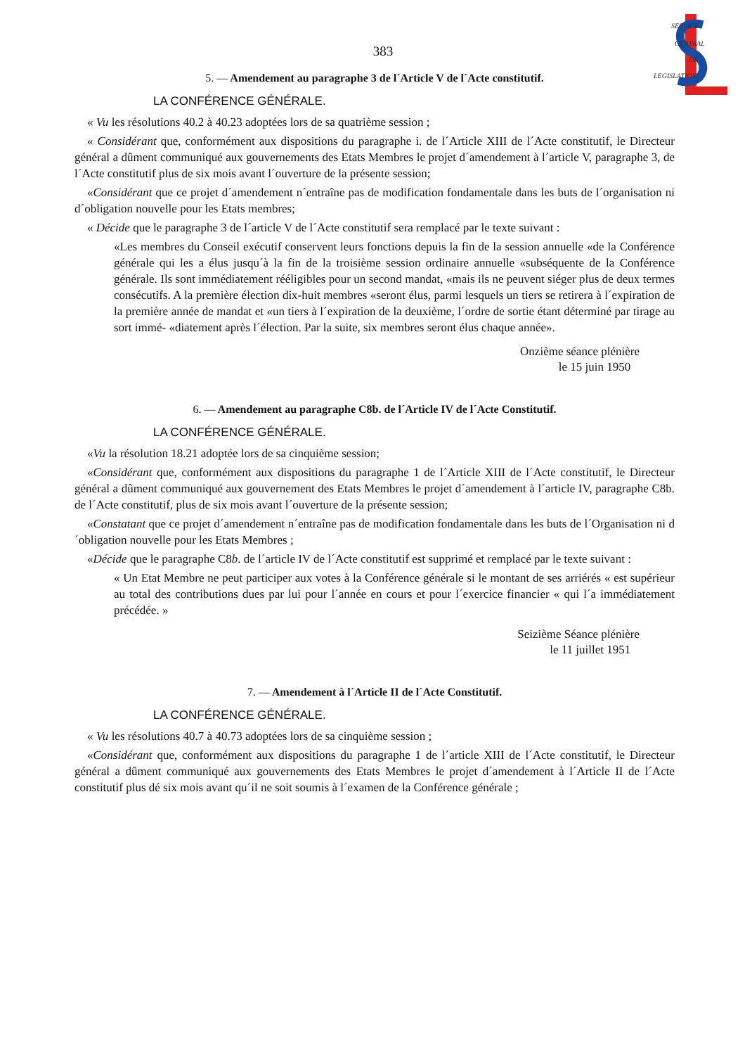SERVICE
CENTRAL
DE
LEGISLATION
383
5. — Amendement au paragraphe 3 de l´Article V de l´Acte constitutif.
LA CONFÉRENCE GÉNÉRALE.
« Vu les résolutions 40.2 à 40.23 adoptées lors de sa quatrième session ;
« Considérant que, conformément aux dispositions du paragraphe i. de l´Article XIII de l´Acte constitutif, le Directeur général a dûment communiqué aux gouvernements des Etats Membres le projet d´amendement à l´article V, paragraphe 3, de l´Acte constitutif plus de six mois avant l´ouverture de la présente session;
«Considérant que ce projet d´amendement n´entraîne pas de modification fondamentale dans les buts de l´organisation ni d´obligation nouvelle pour les Etats membres;
« Décide que le paragraphe 3 de l´article V de l´Acte constitutif sera remplacé par le texte suivant :
«Les membres du Conseil exécutif conservent leurs fonctions depuis la fin de la session annuelle «de la Conférence générale qui les a élus jusqu´à la fin de la troisième session ordinaire annuelle «subséquente de la Conférence générale. Ils sont immédiatement rééligibles pour un second mandat, «mais ils ne peuvent siéger plus de deux termes consécutifs. A la première élection dix-huit membres «seront élus, parmi lesquels un tiers se retirera à l´expiration de la première année de mandat et «un tiers à l´expiration de la deuxième, l´ordre de sortie étant déterminé par tirage au sort immé- «diatement après l´élection. Par la suite, six membres seront élus chaque année».
Onzième séance plénière
le 15 juin 1950
6. — Amendement au paragraphe C8b. de l´Article IV de l´Acte Constitutif.
LA CONFÉRENCE GÉNÉRALE.
«Vu la résolution 18.21 adoptée lors de sa cinquième session;
«Considérant que, conformément aux dispositions du paragraphe 1 de l´Article XIII de l´Acte constitutif, le Directeur général a dûment communiqué aux gouvernement des Etats Membres le projet d´amendement à l´article IV, paragraphe C8b. de l´Acte constitutif, plus de six mois avant l´ouverture de la présente session;
«Constatant que ce projet d´amendement n´entraîne pas de modification fondamentale dans les buts de l´Organisation ni d´obligation nouvelle pour les Etats Membres ;
«Décide que le paragraphe C8b. de l´article IV de l´Acte constitutif est supprimé et remplacé par le texte suivant :
« Un Etat Membre ne peut participer aux votes à la Conférence générale si le montant de ses arriérés « est supérieur au total des contributions dues par lui pour l´année en cours et pour l´exercice financier « qui l´a immédiatement précédée. »
Seizième Séance plénière
le 11 juillet 1951
7. — Amendement à l´Article II de l´Acte Constitutif.
LA CONFÉRENCE GÉNÉRALE.
« Vu les résolutions 40.7 à 40.73 adoptées lors de sa cinquième session ;
«Considérant que, conformément aux dispositions du paragraphe 1 de l´article XIII de l´Acte constitutif, le Directeur général a dûment communiqué aux gouvernements des Etats Membres le projet d´amendement à l´Article II de l´Acte constitutif plus dé six mois avant qu´il ne soit soumis à l´examen de la Conférence générale ;